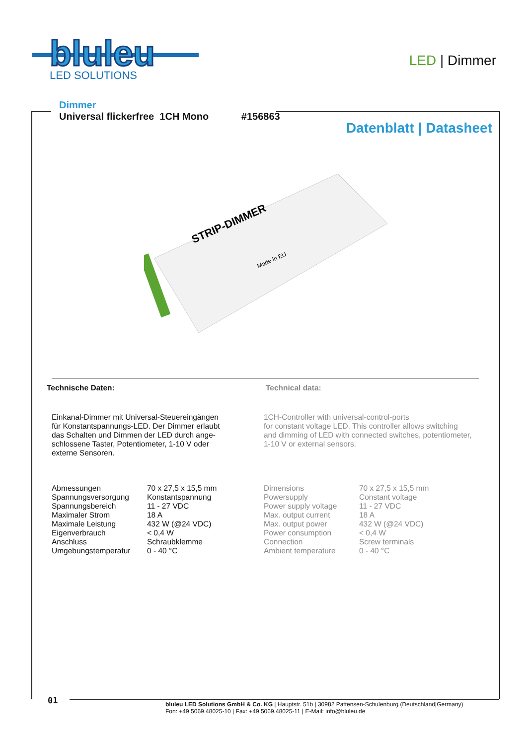bluleu
LED SOLUTIONS
LED | Dimmer
Dimmer
Universal flickerfree 1CH Mono #156863
Datenblatt | Datasheet
STRIP-DIMMER
Made in EU
Technische Daten: Technical data:
Einkanal-Dimmer mit Universal-Steuereingängen
für Konstantspannungs-LED. Der Dimmer erlaubt
das Schalten und Dimmen der LED durch ange-
schlossene Taster, Potentiometer, 1-10 V oder
externe Sensoren.
1CH-Controller with universal-control-ports
for constant voltage LED. This controller allows switching
and dimming of LED with connected switches, potentiometer,
1-10 V or external sensors.
| Abmessungen | 70 x 27,5 x 15,5 mm |
| Spannungsversorgung | Konstantspannung |
| Spannungsbereich | 11 - 27 VDC |
| Maximaler Strom | 18 A |
| Maximale Leistung | 432 W (@24 VDC) |
| Eigenverbrauch | < 0,4 W |
| Anschluss | Schraubklemme |
| Umgebungstemperatur | 0 - 40 °C |
| Dimensions | 70 x 27,5 x 15,5 mm |
| Powersupply | Constant voltage |
| Power supply voltage | 11 - 27 VDC |
| Max. output current | 18 A |
| Max. output power | 432 W (@24 VDC) |
| Power consumption | < 0,4 W |
| Connection | Screw terminals |
| Ambient temperature | 0 - 40 °C |
01
bluleu LED Solutions GmbH & Co. KG | Hauptstr. 51b | 30982 Pattensen-Schulenburg (Deutschland|Germany)
Fon: +49 5069.48025-10 | Fax: +49 5069.48025-11 | E-Mail: info@bluleu.de